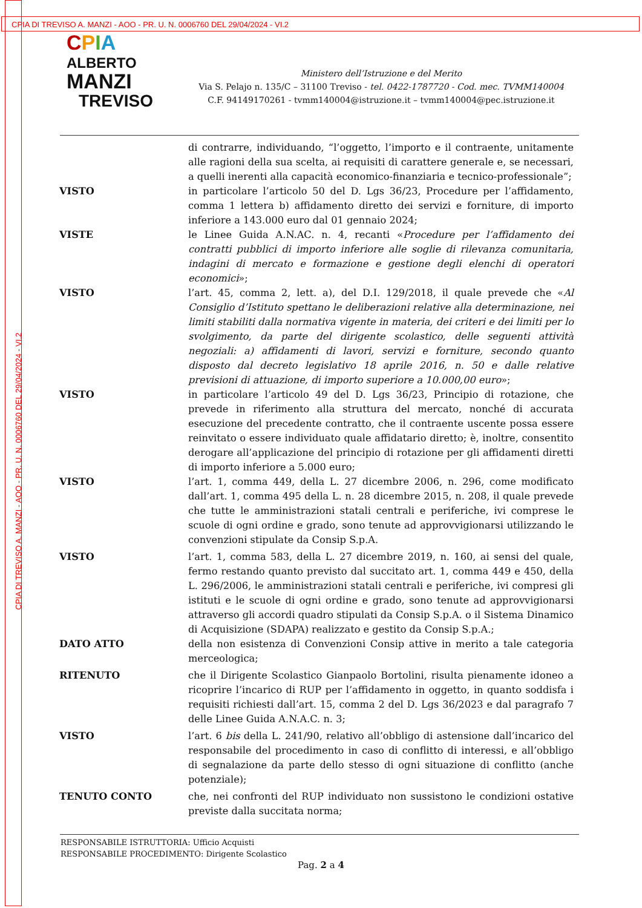CPIA DI TREVISO A. MANZI - AOO - PR. U. N. 0006760 DEL 29/04/2024 - VI.2
CPIA DI TREVISO A. MANZI - AOO - PR. U. N. 0006760 DEL 29/04/2024 - VI.2
CPIA
ALBERTO
MANZI
TREVISO
Ministero dell’Istruzione e del Merito
Via S. Pelajo n. 135/C – 31100 Treviso - tel. 0422-1787720 - Cod. mec. TVMM140004
C.F. 94149170261 - tvmm140004@istruzione.it – tvmm140004@pec.istruzione.it
di contrarre, individuando, “l’oggetto, l’importo e il contraente, unitamente alle ragioni della sua scelta, ai requisiti di carattere generale e, se necessari, a quelli inerenti alla capacità economico-finanziaria e tecnico-professionale”;
VISTO in particolare l’articolo 50 del D. Lgs 36/23, Procedure per l’affidamento, comma 1 lettera b) affidamento diretto dei servizi e forniture, di importo inferiore a 143.000 euro dal 01 gennaio 2024;
VISTE le Linee Guida A.N.AC. n. 4, recanti «Procedure per l’affidamento dei contratti pubblici di importo inferiore alle soglie di rilevanza comunitaria, indagini di mercato e formazione e gestione degli elenchi di operatori economici»;
VISTO l’art. 45, comma 2, lett. a), del D.I. 129/2018, il quale prevede che «Al Consiglio d’Istituto spettano le deliberazioni relative alla determinazione, nei limiti stabiliti dalla normativa vigente in materia, dei criteri e dei limiti per lo svolgimento, da parte del dirigente scolastico, delle seguenti attività negoziali: a) affidamenti di lavori, servizi e forniture, secondo quanto disposto dal decreto legislativo 18 aprile 2016, n. 50 e dalle relative previsioni di attuazione, di importo superiore a 10.000,00 euro»;
VISTO in particolare l’articolo 49 del D. Lgs 36/23, Principio di rotazione, che prevede in riferimento alla struttura del mercato, nonché di accurata esecuzione del precedente contratto, che il contraente uscente possa essere reinvitato o essere individuato quale affidatario diretto; è, inoltre, consentito derogare all’applicazione del principio di rotazione per gli affidamenti diretti di importo inferiore a 5.000 euro;
VISTO l’art. 1, comma 449, della L. 27 dicembre 2006, n. 296, come modificato dall’art. 1, comma 495 della L. n. 28 dicembre 2015, n. 208, il quale prevede che tutte le amministrazioni statali centrali e periferiche, ivi comprese le scuole di ogni ordine e grado, sono tenute ad approvvigionarsi utilizzando le convenzioni stipulate da Consip S.p.A.
VISTO l’art. 1, comma 583, della L. 27 dicembre 2019, n. 160, ai sensi del quale, fermo restando quanto previsto dal succitato art. 1, comma 449 e 450, della L. 296/2006, le amministrazioni statali centrali e periferiche, ivi compresi gli istituti e le scuole di ogni ordine e grado, sono tenute ad approvvigionarsi attraverso gli accordi quadro stipulati da Consip S.p.A. o il Sistema Dinamico di Acquisizione (SDAPA) realizzato e gestito da Consip S.p.A.;
DATO ATTO della non esistenza di Convenzioni Consip attive in merito a tale categoria merceologica;
RITENUTO che il Dirigente Scolastico Gianpaolo Bortolini, risulta pienamente idoneo a ricoprire l’incarico di RUP per l’affidamento in oggetto, in quanto soddisfa i requisiti richiesti dall’art. 15, comma 2 del D. Lgs 36/2023 e dal paragrafo 7 delle Linee Guida A.N.A.C. n. 3;
VISTO l’art. 6 bis della L. 241/90, relativo all’obbligo di astensione dall’incarico del responsabile del procedimento in caso di conflitto di interessi, e all’obbligo di segnalazione da parte dello stesso di ogni situazione di conflitto (anche potenziale);
TENUTO CONTO che, nei confronti del RUP individuato non sussistono le condizioni ostative previste dalla succitata norma;
RESPONSABILE ISTRUTTORIA: Ufficio Acquisti
RESPONSABILE PROCEDIMENTO: Dirigente Scolastico
Pag. 2 a 4